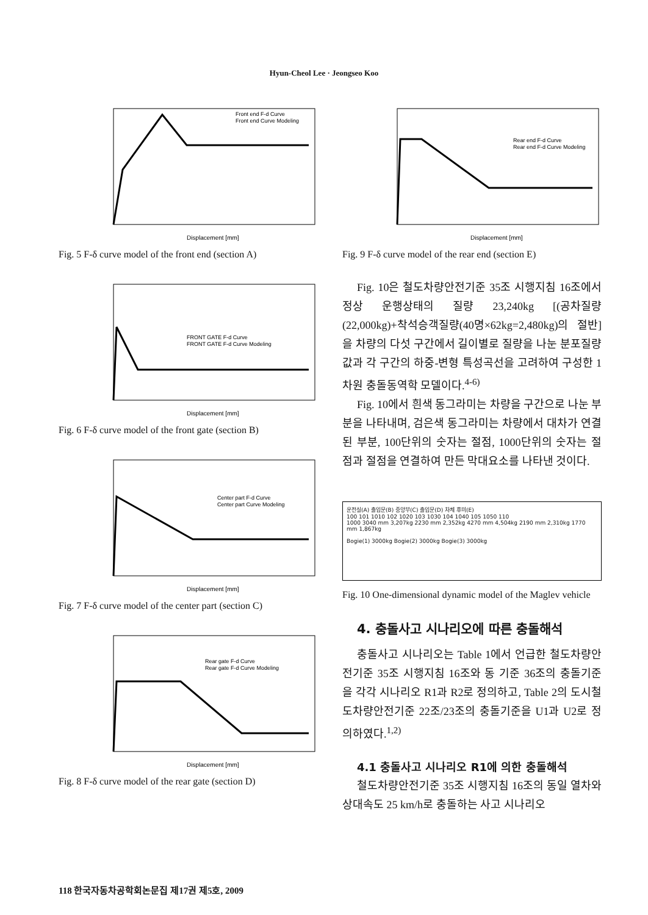Hyun-Cheol Lee · Jeongseo Koo
Front end F-d Curve
Front end Curve Modeling
Displacement [mm]
Fig. 5 F-δ curve model of the front end (section A)
FRONT GATE F-d Curve
FRONT GATE F-d Curve Modeling
Displacement [mm]
Fig. 6 F-δ curve model of the front gate (section B)
Center part F-d Curve
Center part Curve Modeling
Displacement [mm]
Fig. 7 F-δ curve model of the center part (section C)
Rear gate F-d Curve
Rear gate F-d Curve Modeling
Displacement [mm]
Fig. 8 F-δ curve model of the rear gate (section D)
Rear end F-d Curve
Rear end F-d Curve Modeling
Displacement [mm]
Fig. 9 F-δ curve model of the rear end (section E)
Fig. 10은 철도차량안전기준 35조 시행지침 16조에서 정상 운행상태의 질량 23,240kg [(공차질량(22,000kg)+착석승객질량(40명×62kg=2,480kg)의 절반]을 차량의 다섯 구간에서 길이별로 질량을 나눈 분포질량 값과 각 구간의 하중-변형 특성곡선을 고려하여 구성한 1차원 충돌동역학 모델이다.<sup>4-6)</sup>
Fig. 10에서 흰색 동그라미는 차량을 구간으로 나눈 부분을 나타내며, 검은색 동그라미는 차량에서 대차가 연결된 부분, 100단위의 숫자는 절점, 1000단위의 숫자는 절점과 절점을 연결하여 만든 막대요소를 나타낸 것이다.
운전실(A) 출입문(B) 중앙부(C) 출입문(D) 차체 후미(E)
100 101 1010 102 1020 103 1030 104 1040 105 1050 110
1000 3040 mm 3,207kg 2230 mm 2,352kg 4270 mm 4,504kg 2190 mm 2,310kg 1770 mm 1,867kg
Bogie(1) 3000kg Bogie(2) 3000kg Bogie(3) 3000kg
Fig. 10 One-dimensional dynamic model of the Maglev vehicle
4. 충돌사고 시나리오에 따른 충돌해석
충돌사고 시나리오는 Table 1에서 언급한 철도차량안전기준 35조 시행지침 16조와 동 기준 36조의 충돌기준을 각각 시나리오 R1과 R2로 정의하고, Table 2의 도시철도차량안전기준 22조/23조의 충돌기준을 U1과 U2로 정의하였다.<sup>1,2)</sup>
4.1 충돌사고 시나리오 R1에 의한 충돌해석
철도차량안전기준 35조 시행지침 16조의 동일 열차와 상대속도 25 km/h로 충돌하는 사고 시나리오
118 한국자동차공학회논문집 제17권 제5호, 2009